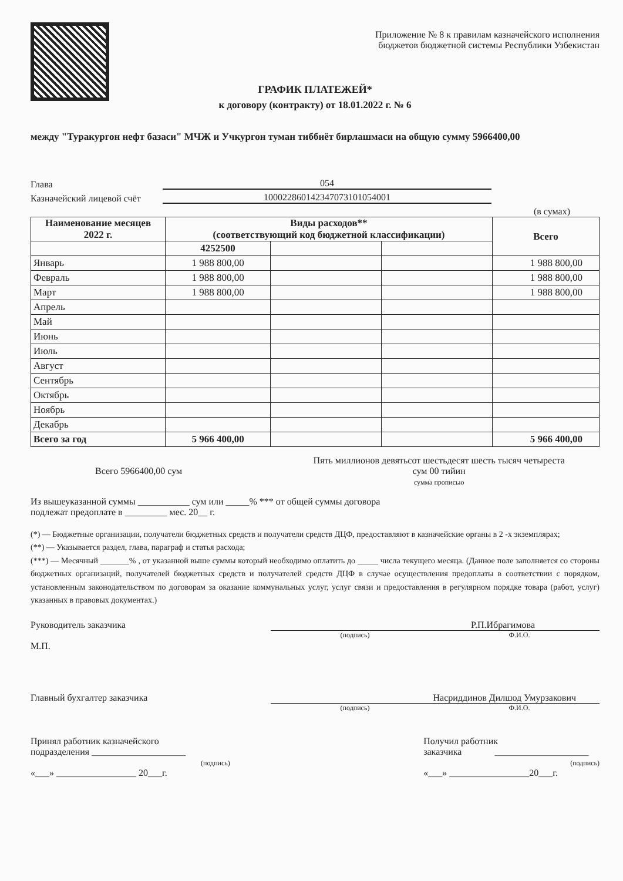Приложение № 8 к правилам казначейского исполнения
бюджетов бюджетной системы Республики Узбекистан
ГРАФИК ПЛАТЕЖЕЙ*
к договору (контракту) от 18.01.2022 г. № 6
между "Туракургон нефт базаси" МЧЖ и Учкургон туман тиббиёт бирлашмаси на общую сумму 5966400,00
Глава 054
Казначейский лицевой счёт 100022860142347073101054001
(в сумах)
| Наименование месяцев 2022 г. | Виды расходов** (соответствующий код бюджетной классификации) | | | Всего |
| --- | --- | --- | --- | --- |
| | 4252500 | | | |
| Январь | 1 988 800,00 | | | 1 988 800,00 |
| Февраль | 1 988 800,00 | | | 1 988 800,00 |
| Март | 1 988 800,00 | | | 1 988 800,00 |
| Апрель | | | | |
| Май | | | | |
| Июнь | | | | |
| Июль | | | | |
| Август | | | | |
| Сентябрь | | | | |
| Октябрь | | | | |
| Ноябрь | | | | |
| Декабрь | | | | |
| Всего за год | 5 966 400,00 | | | 5 966 400,00 |
Всего 5966400,00 сум
Пять миллионов девятьсот шестьдесят шесть тысяч четыреста
сум 00 тийин
сумма прописью
Из вышеуказанной суммы ___________ сум или _____% *** от общей суммы договора
подлежат предоплате в _________ мес. 20__ г.
(*) — Бюджетные организации, получатели бюджетных средств и получатели средств ДЦФ, предоставляют в казначейские органы в 2 -х экземплярах;
(**) — Указывается раздел, глава, параграф и статья расхода;
(***) — Месячный _______% , от указанной выше суммы который необходимо оплатить до _____ числа текущего месяца. (Данное поле заполняется со стороны бюджетных организаций, получателей бюджетных средств и получателей средств ДЦФ в случае осуществления предоплаты в соответствии с порядком, установленным законодательством по договорам за оказание коммунальных услуг, услуг связи и предоставления в регулярном порядке товара (работ, услуг) указанных в правовых документах.)
Руководитель заказчика
М.П.
Р.П.Ибрагимова
(подпись) Ф.И.О.
Главный бухгалтер заказчика Насриддинов Дилшод Умурзакович
(подпись) Ф.И.О.
Принял работник казначейского
подразделения ____________________
(подпись)
«___» _________________ 20___г.
Получил работник
заказчика ____________________
(подпись)
«___» _________________20___г.